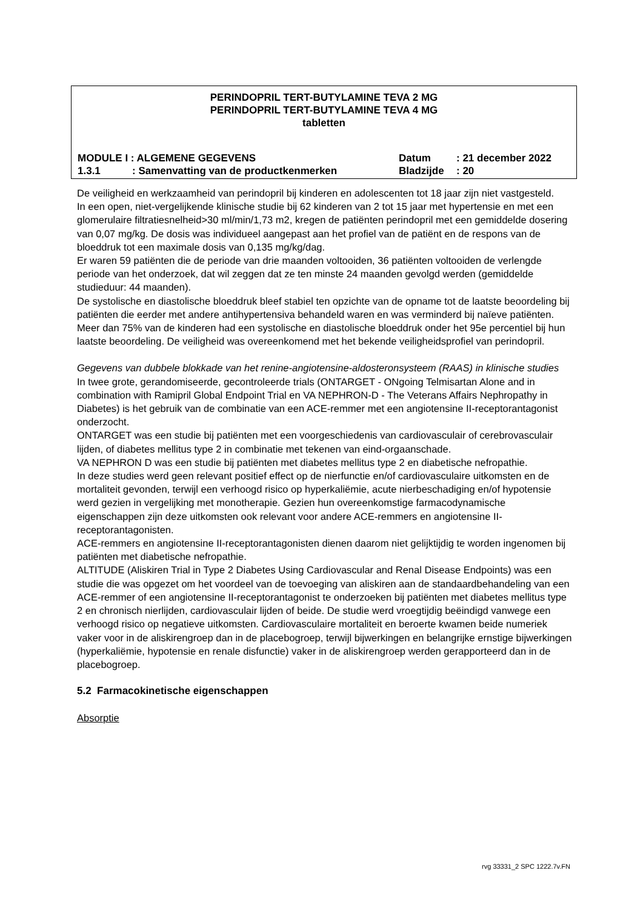PERINDOPRIL TERT-BUTYLAMINE TEVA 2 MG
PERINDOPRIL TERT-BUTYLAMINE TEVA 4 MG
tabletten
| MODULE I : ALGEMENE GEGEVENS | | Datum | : 21 december 2022 |
| 1.3.1 | : Samenvatting van de productkenmerken | Bladzijde | : 20 |
De veiligheid en werkzaamheid van perindopril bij kinderen en adolescenten tot 18 jaar zijn niet vastgesteld.
In een open, niet-vergelijkende klinische studie bij 62 kinderen van 2 tot 15 jaar met hypertensie en met een glomerulaire filtratiesnelheid>30 ml/min/1,73 m2, kregen de patiënten perindopril met een gemiddelde dosering van 0,07 mg/kg. De dosis was individueel aangepast aan het profiel van de patiënt en de respons van de bloeddruk tot een maximale dosis van 0,135 mg/kg/dag.
Er waren 59 patiënten die de periode van drie maanden voltooiden, 36 patiënten voltooiden de verlengde periode van het onderzoek, dat wil zeggen dat ze ten minste 24 maanden gevolgd werden (gemiddelde studieduur: 44 maanden).
De systolische en diastolische bloeddruk bleef stabiel ten opzichte van de opname tot de laatste beoordeling bij patiënten die eerder met andere antihypertensiva behandeld waren en was verminderd bij naïeve patiënten. Meer dan 75% van de kinderen had een systolische en diastolische bloeddruk onder het 95e percentiel bij hun laatste beoordeling. De veiligheid was overeenkomend met het bekende veiligheidsprofiel van perindopril.
Gegevens van dubbele blokkade van het renine-angiotensine-aldosteronsysteem (RAAS) in klinische studies
In twee grote, gerandomiseerde, gecontroleerde trials (ONTARGET - ONgoing Telmisartan Alone and in combination with Ramipril Global Endpoint Trial en VA NEPHRON-D - The Veterans Affairs Nephropathy in Diabetes) is het gebruik van de combinatie van een ACE-remmer met een angiotensine II-receptorantagonist onderzocht.
ONTARGET was een studie bij patiënten met een voorgeschiedenis van cardiovasculair of cerebrovasculair lijden, of diabetes mellitus type 2 in combinatie met tekenen van eind-orgaanschade.
VA NEPHRON D was een studie bij patiënten met diabetes mellitus type 2 en diabetische nefropathie.
In deze studies werd geen relevant positief effect op de nierfunctie en/of cardiovasculaire uitkomsten en de mortaliteit gevonden, terwijl een verhoogd risico op hyperkaliëmie, acute nierbeschadiging en/of hypotensie werd gezien in vergelijking met monotherapie. Gezien hun overeenkomstige farmacodynamische eigenschappen zijn deze uitkomsten ook relevant voor andere ACE-remmers en angiotensine II-receptorantagonisten.
ACE-remmers en angiotensine II-receptorantagonisten dienen daarom niet gelijktijdig te worden ingenomen bij patiënten met diabetische nefropathie.
ALTITUDE (Aliskiren Trial in Type 2 Diabetes Using Cardiovascular and Renal Disease Endpoints) was een studie die was opgezet om het voordeel van de toevoeging van aliskiren aan de standaardbehandeling van een ACE-remmer of een angiotensine II-receptorantagonist te onderzoeken bij patiënten met diabetes mellitus type 2 en chronisch nierlijden, cardiovasculair lijden of beide. De studie werd vroegtijdig beëindigd vanwege een verhoogd risico op negatieve uitkomsten. Cardiovasculaire mortaliteit en beroerte kwamen beide numeriek vaker voor in de aliskirengroep dan in de placebogroep, terwijl bijwerkingen en belangrijke ernstige bijwerkingen (hyperkaliëmie, hypotensie en renale disfunctie) vaker in de aliskirengroep werden gerapporteerd dan in de placebogroep.
5.2 Farmacokinetische eigenschappen
Absorptie
rvg 33331_2 SPC 1222.7v.FN